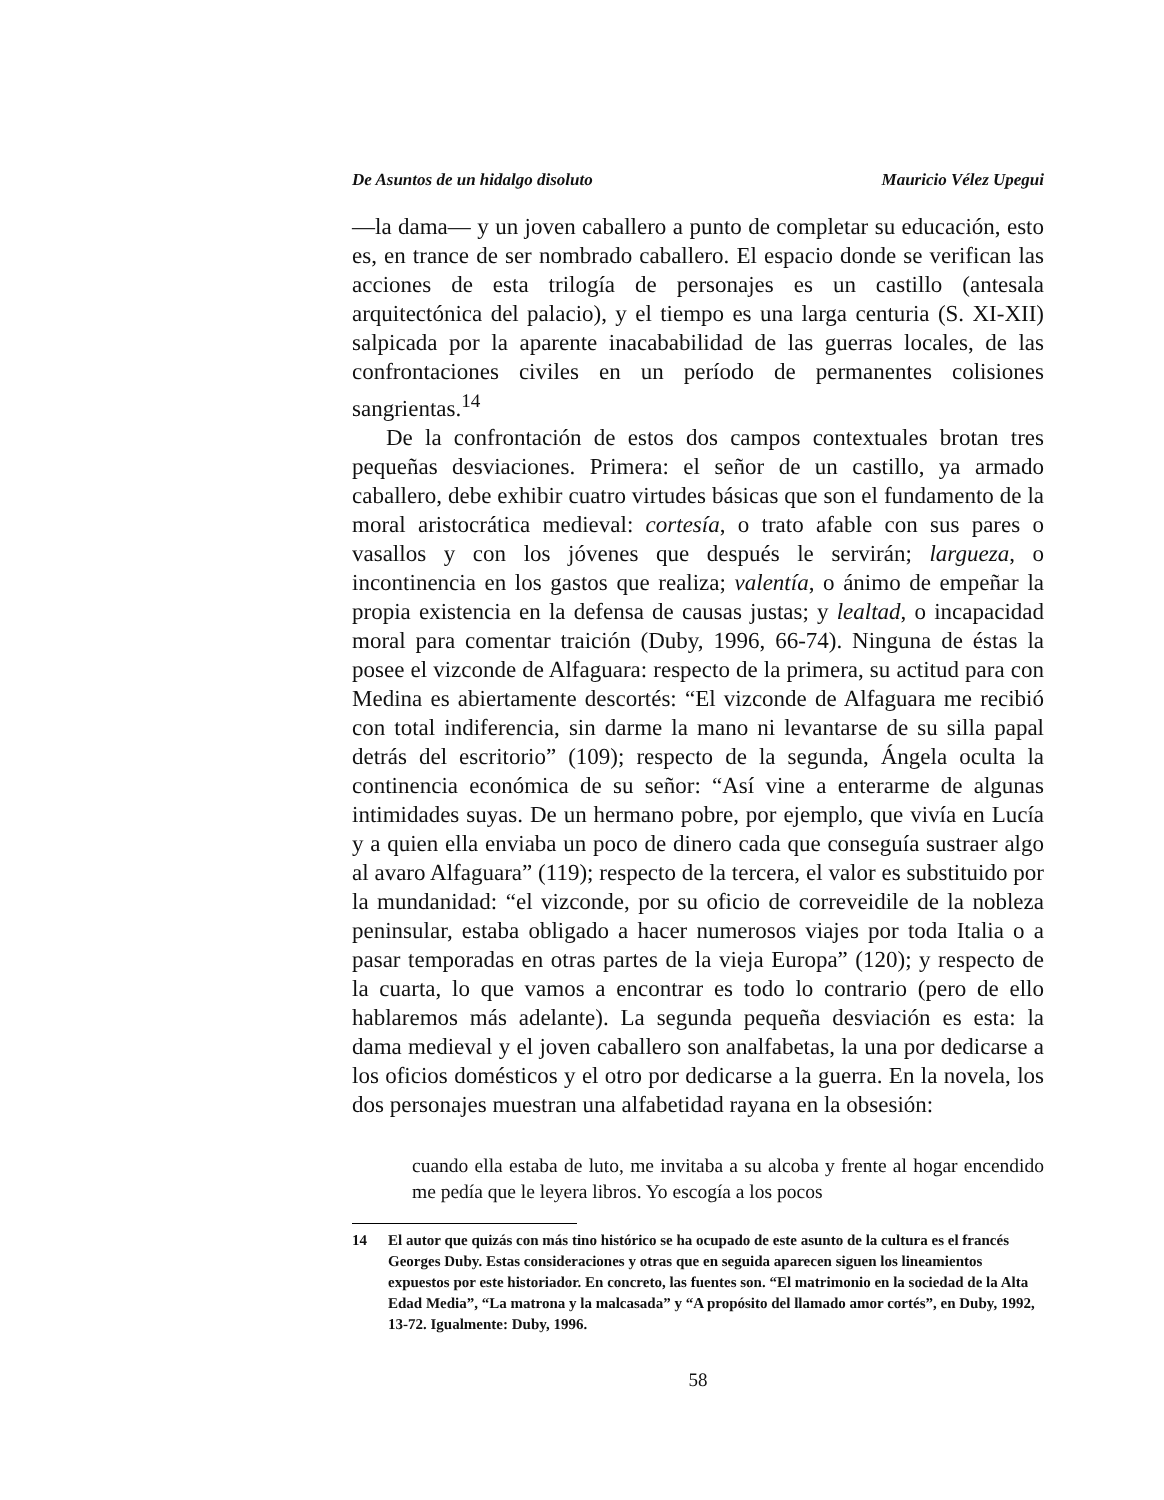De Asuntos de un hidalgo disoluto
Mauricio Vélez Upegui
—la dama— y un joven caballero a punto de completar su educación, esto es, en trance de ser nombrado caballero. El espacio donde se verifican las acciones de esta trilogía de personajes es un castillo (antesala arquitectónica del palacio), y el tiempo es una larga centuria (S. XI-XII) salpicada por la aparente inacababilidad de las guerras locales, de las confrontaciones civiles en un período de permanentes colisiones sangrientas.<sup>14</sup>
De la confrontación de estos dos campos contextuales brotan tres pequeñas desviaciones. Primera: el señor de un castillo, ya armado caballero, debe exhibir cuatro virtudes básicas que son el fundamento de la moral aristocrática medieval: cortesía, o trato afable con sus pares o vasallos y con los jóvenes que después le servirán; largueza, o incontinencia en los gastos que realiza; valentía, o ánimo de empeñar la propia existencia en la defensa de causas justas; y lealtad, o incapacidad moral para comentar traición (Duby, 1996, 66-74). Ninguna de éstas la posee el vizconde de Alfaguara: respecto de la primera, su actitud para con Medina es abiertamente descortés: “El vizconde de Alfaguara me recibió con total indiferencia, sin darme la mano ni levantarse de su silla papal detrás del escritorio” (109); respecto de la segunda, Ángela oculta la continencia económica de su señor: “Así vine a enterarme de algunas intimidades suyas. De un hermano pobre, por ejemplo, que vivía en Lucía y a quien ella enviaba un poco de dinero cada que conseguía sustraer algo al avaro Alfaguara” (119); respecto de la tercera, el valor es substituido por la mundanidad: “el vizconde, por su oficio de correveidile de la nobleza peninsular, estaba obligado a hacer numerosos viajes por toda Italia o a pasar temporadas en otras partes de la vieja Europa” (120); y respecto de la cuarta, lo que vamos a encontrar es todo lo contrario (pero de ello hablaremos más adelante). La segunda pequeña desviación es esta: la dama medieval y el joven caballero son analfabetas, la una por dedicarse a los oficios domésticos y el otro por dedicarse a la guerra. En la novela, los dos personajes muestran una alfabetidad rayana en la obsesión:
cuando ella estaba de luto, me invitaba a su alcoba y frente al hogar encendido me pedía que le leyera libros. Yo escogía a los pocos
14 El autor que quizás con más tino histórico se ha ocupado de este asunto de la cultura es el francés Georges Duby. Estas consideraciones y otras que en seguida aparecen siguen los lineamientos expuestos por este historiador. En concreto, las fuentes son. “El matrimonio en la sociedad de la Alta Edad Media”, “La matrona y la malcasada” y “A propósito del llamado amor cortés”, en Duby, 1992, 13-72. Igualmente: Duby, 1996.
58